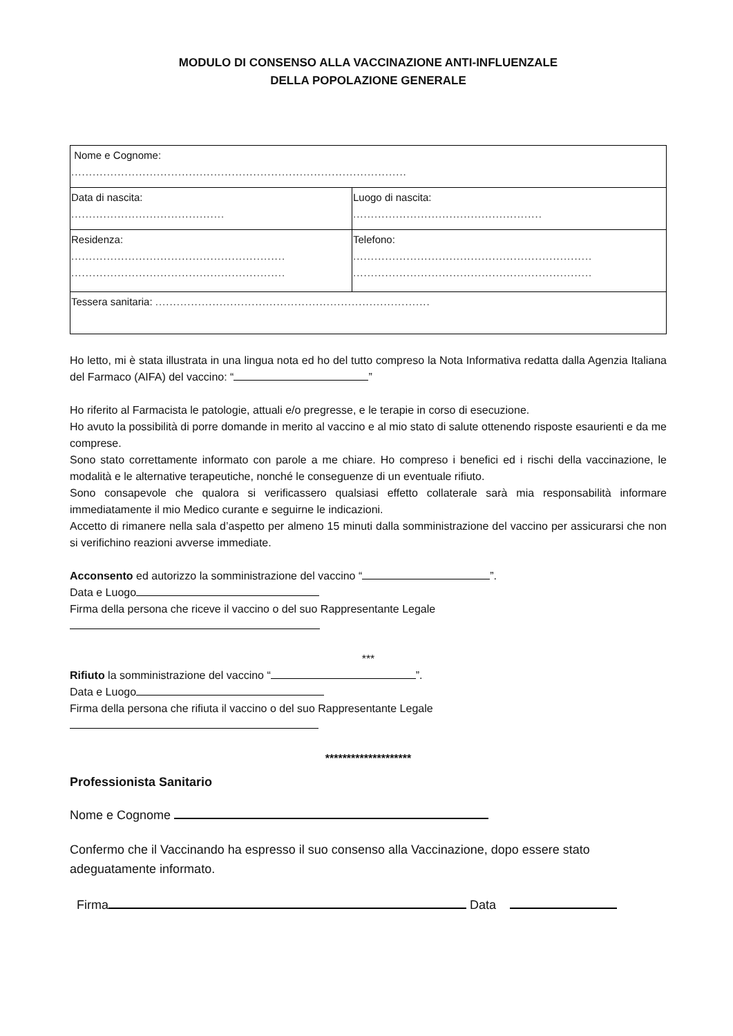MODULO DI CONSENSO ALLA VACCINAZIONE ANTI-INFLUENZALE
DELLA POPOLAZIONE GENERALE
| Nome e Cognome: .............................................................................................. | |
| Data di nascita: ........................................... | Luogo di nascita: ..................................................... |
| Residenza: ............................................................ ............................................................ | Telefono: ................................................................... ................................................................... |
| Tessera sanitaria: ............................................................................. | |
Ho letto, mi è stata illustrata in una lingua nota ed ho del tutto compreso la Nota Informativa redatta dalla Agenzia Italiana del Farmaco (AIFA) del vaccino: “ ”
Ho riferito al Farmacista le patologie, attuali e/o pregresse, e le terapie in corso di esecuzione.
Ho avuto la possibilità di porre domande in merito al vaccino e al mio stato di salute ottenendo risposte esaurienti e da me comprese.
Sono stato correttamente informato con parole a me chiare. Ho compreso i benefici ed i rischi della vaccinazione, le modalità e le alternative terapeutiche, nonché le conseguenze di un eventuale rifiuto.
Sono consapevole che qualora si verificassero qualsiasi effetto collaterale sarà mia responsabilità informare immediatamente il mio Medico curante e seguirne le indicazioni.
Accetto di rimanere nella sala d’aspetto per almeno 15 minuti dalla somministrazione del vaccino per assicurarsi che non si verifichino reazioni avverse immediate.
Acconsento ed autorizzo la somministrazione del vaccino “ ”.
Data e Luogo
Firma della persona che riceve il vaccino o del suo Rappresentante Legale
***
Rifiuto la somministrazione del vaccino “ ”.
Data e Luogo
Firma della persona che rifiuta il vaccino o del suo Rappresentante Legale
********************
Professionista Sanitario
Nome e Cognome
Confermo che il Vaccinando ha espresso il suo consenso alla Vaccinazione, dopo essere stato adeguatamente informato.
Firma Data